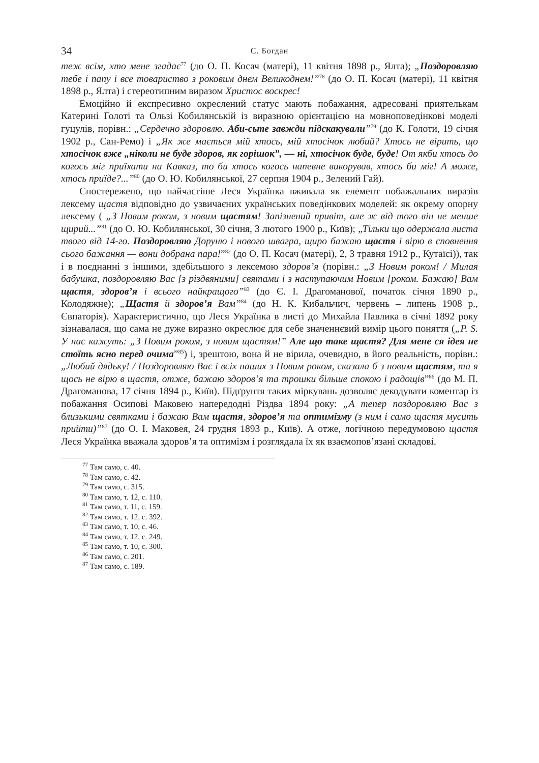34 С. Богдан
теж всім, хто мене згадає<sup>77</sup> (до О. П. Косач (матері), 11 квітня 1898 р., Ялта); „Поздоровляю тебе і папу і все товариство з роковим днем Великоднем!”<sup>78</sup> (до О. П. Косач (матері), 11 квітня 1898 р., Ялта) і стереотипним виразом Христос воскрес!
Емоційно й експресивно окреслений статус мають побажання, адресовані приятелькам Катерині Голоті та Ользі Кобилянській із виразною орієнтацією на мовноповедінкові моделі гуцулів, порівн.: „Сердечно здоровлю. Аби-сьте завжди підскакували”<sup>79</sup> (до К. Голоти, 19 січня 1902 р., Сан-Ремо) і „Як же мається мій хтось, мій хтосічок любий? Хтось не вірить, що хтосічок вже „ніколи не буде здоров, як горішок”, — ні, хтосічок буде, буде! От якби хтось до когось міг приїхати на Кавказ, то би хтось когось напевне викорував, хтось би міг! А може, хтось приїде?...”<sup>80</sup> (до О. Ю. Кобилянської, 27 серпня 1904 р., Зелений Гай).
Спостережено, що найчастіше Леся Українка вживала як елемент побажальних виразів лексему щастя відповідно до узвичаєних українських поведінкових моделей: як окрему опорну лексему ( „З Новим роком, з новим щастям! Запізнений привіт, але ж від того він не менше щирий...”<sup>81</sup> (до О. Ю. Кобилянської, 30 січня, 3 лютого 1900 р., Київ); „Тільки що одержала листа твого від 14-го. Поздоровляю Доруню і нового швагра, щиро бажаю щастя і вірю в сповнення сього бажання — вони добрана пара!”<sup>82</sup> (до О. П. Косач (матері), 2, 3 травня 1912 р., Кутаїсі)), так і в поєднанні з іншими, здебільшого з лексемою здоров’я (порівн.: „З Новим роком! / Милая бабушка, поздоровляю Вас [з різдвяними] святами і з наступаючим Новим [роком. Бажаю] Вам щастя, здоров’я і всього найкращого”<sup>83</sup> (до Є. І. Драгоманової, початок січня 1890 р., Колодяжне); „Щастя й здоров’я Вам”<sup>84</sup> (до Н. К. Кибальчич, червень – липень 1908 р., Євпаторія). Характеристично, що Леся Українка в листі до Михайла Павлика в січні 1892 року зізнавалася, що сама не дуже виразно окреслює для себе значеннєвий вимір цього поняття („P. S. У нас кажуть: „З Новим роком, з новим щастям!” Але що таке щастя? Для мене ся ідея не стоїть ясно перед очима”<sup>85</sup>) і, зрештою, вона й не вірила, очевидно, в його реальність, порівн.: „Любий дядьку! / Поздоровляю Вас і всіх наших з Новим роком, сказала б з новим щастям, та я щось не вірю в щастя, отже, бажаю здоров’я та трошки більше спокою і радощів”<sup>86</sup> (до М. П. Драгоманова, 17 січня 1894 р., Київ). Підґрунтя таких міркувань дозволяє декодувати коментар із побажання Осипові Маковею напередодні Різдва 1894 року: „А тепер поздоровляю Вас з близькими святками і бажаю Вам щастя, здоров’я та оптимізму (з ним і само щастя мусить прийти)”<sup>87</sup> (до О. І. Маковея, 24 грудня 1893 р., Київ). А отже, логічною передумовою щастя Леся Українка вважала здоров’я та оптимізм і розглядала їх як взаємопов’язані складові.
<sup>77</sup> Там само, с. 40.
<sup>78</sup> Там само, с. 42.
<sup>79</sup> Там само, с. 315.
<sup>80</sup> Там само, т. 12, с. 110.
<sup>81</sup> Там само, т. 11, с. 159.
<sup>82</sup> Там само, т. 12, с. 392.
<sup>83</sup> Там само, т. 10, с. 46.
<sup>84</sup> Там само, т. 12, с. 249.
<sup>85</sup> Там само, т. 10, с. 300.
<sup>86</sup> Там само, с. 201.
<sup>87</sup> Там само, с. 189.